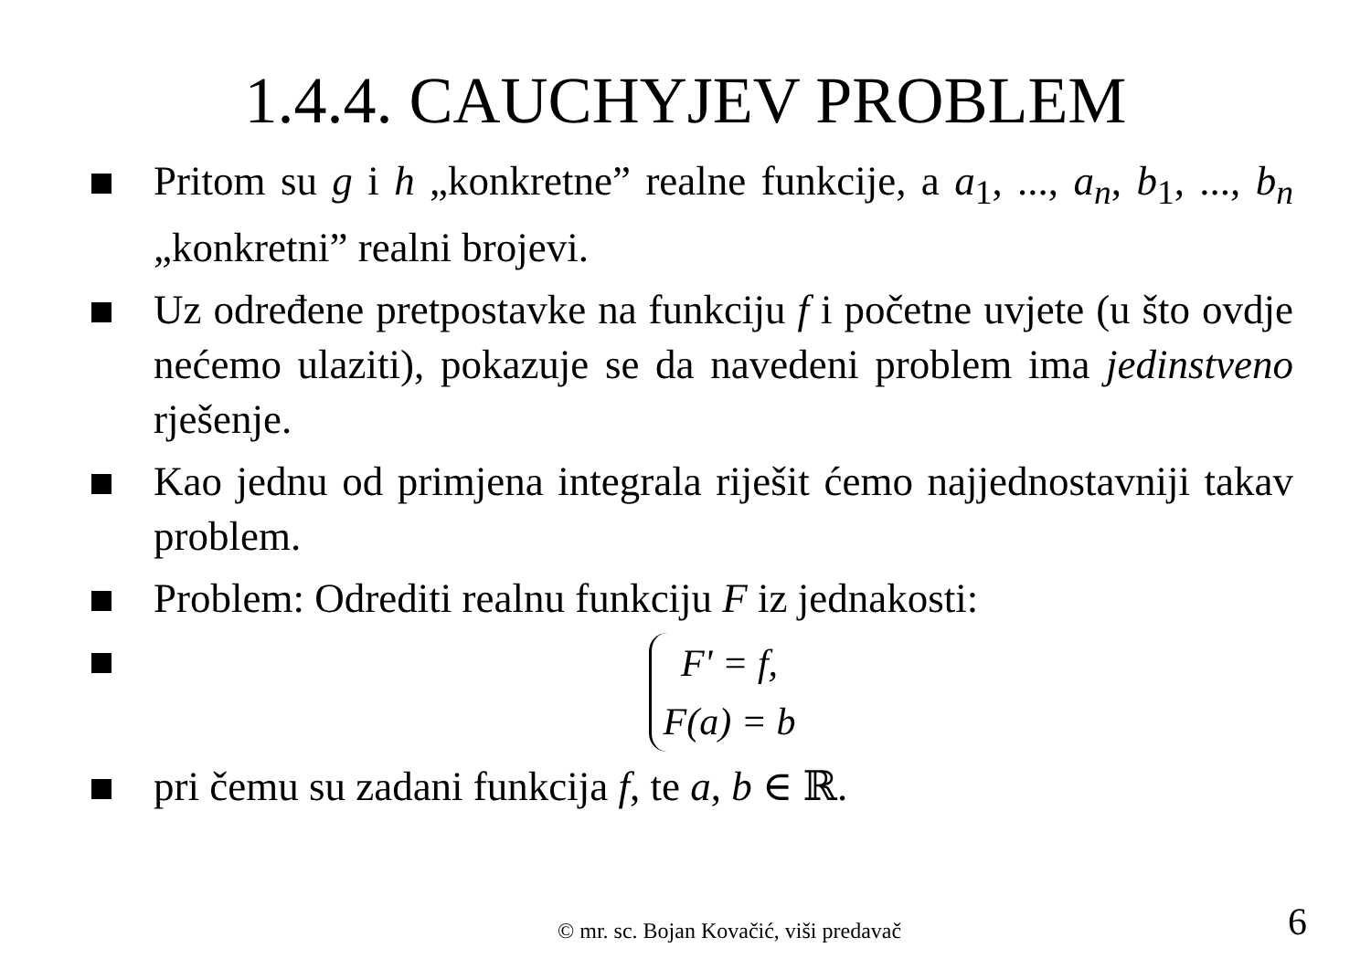1.4.4. CAUCHYJEV PROBLEM
Pritom su g i h „konkretne” realne funkcije, a a<sub>1</sub>, ..., a<sub>n</sub>, b<sub>1</sub>, ..., b<sub>n</sub> „konkretni” realni brojevi.
Uz određene pretpostavke na funkciju f i početne uvjete (u što ovdje nećemo ulaziti), pokazuje se da navedeni problem ima jedinstveno rješenje.
Kao jednu od primjena integrala riješit ćemo najjednostavniji takav problem.
Problem: Odrediti realnu funkciju F iz jednakosti:
| F ' = f , |
| F ( a ) = b |
pri čemu su zadani funkcija f, te a, b ∈ ℝ.
© mr. sc. Bojan Kovačić, viši predavač 6